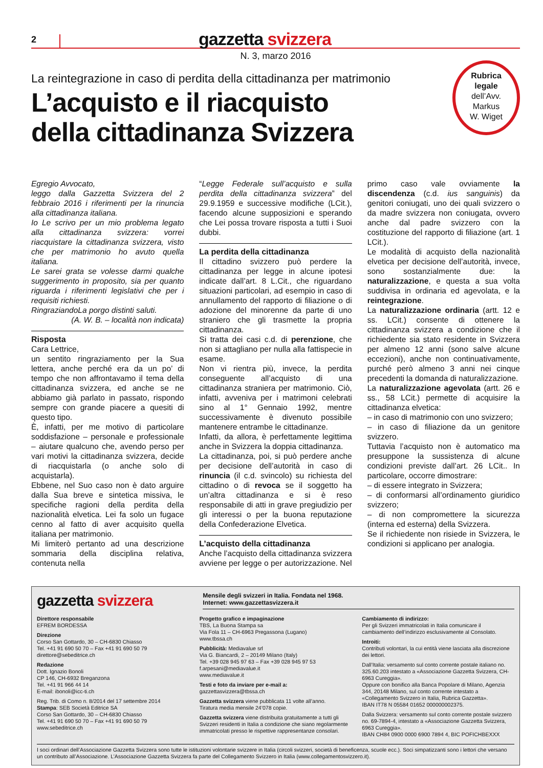2
gazzetta svizzera
N. 3, marzo 2016
La reintegrazione in caso di perdita della cittadinanza per matrimonio
L’acquisto e il riacquisto
della cittadinanza Svizzera
Rubrica
legale
dell’Avv.
Markus
W. Wiget
Egregio Avvocato,
leggo dalla Gazzetta Svizzera del 2 febbraio 2016 i riferimenti per la rinuncia alla cittadinanza italiana.
Io Le scrivo per un mio problema legato alla cittadinanza svizzera: vorrei riacquistare la cittadinanza svizzera, visto che per matrimonio ho avuto quella italiana.
Le sarei grata se volesse darmi qualche suggerimento in proposito, sia per quanto riguarda i riferimenti legislativi che per i requisiti richiesti.
RingraziandoLa porgo distinti saluti.
(A. W. B. – località non indicata)
Risposta
Cara Lettrice,
un sentito ringraziamento per la Sua lettera, anche perché era da un po’ di tempo che non affrontavamo il tema della cittadinanza svizzera, ed anche se ne abbiamo già parlato in passato, rispondo sempre con grande piacere a quesiti di questo tipo.
È, infatti, per me motivo di particolare soddisfazione – personale e professionale – aiutare qualcuno che, avendo perso per vari motivi la cittadinanza svizzera, decide di riacquistarla (o anche solo di acquistarla).
Ebbene, nel Suo caso non è dato arguire dalla Sua breve e sintetica missiva, le specifiche ragioni della perdita della nazionalità elvetica. Lei fa solo un fugace cenno al fatto di aver acquisito quella italiana per matrimonio.
Mi limiterò pertanto ad una descrizione sommaria della disciplina relativa, contenuta nella
“Legge Federale sull’acquisto e sulla perdita della cittadinanza svizzera” del 29.9.1959 e successive modifiche (LCit.), facendo alcune supposizioni e sperando che Lei possa trovare risposta a tutti i Suoi dubbi.
La perdita della cittadinanza
Il cittadino svizzero può perdere la cittadinanza per legge in alcune ipotesi indicate dall’art. 8 L.Cit., che riguardano situazioni particolari, ad esempio in caso di annullamento del rapporto di filiazione o di adozione del minorenne da parte di uno straniero che gli trasmette la propria cittadinanza.
Si tratta dei casi c.d. di perenzione, che non si attagliano per nulla alla fattispecie in esame.
Non vi rientra più, invece, la perdita conseguente all’acquisto di una cittadinanza straniera per matrimonio. Ciò, infatti, avveniva per i matrimoni celebrati sino al 1° Gennaio 1992, mentre successivamente è divenuto possibile mantenere entrambe le cittadinanze.
Infatti, da allora, è perfettamente legittima anche in Svizzera la doppia cittadinanza.
La cittadinanza, poi, si può perdere anche per decisione dell’autorità in caso di rinuncia (il c.d. svincolo) su richiesta del cittadino o di revoca se il soggetto ha un’altra cittadinanza e si è reso responsabile di atti in grave pregiudizio per gli interessi o per la buona reputazione della Confederazione Elvetica.
L’acquisto della cittadinanza
Anche l’acquisto della cittadinanza svizzera avviene per legge o per autorizzazione. Nel
primo caso vale ovviamente la discendenza (c.d. ius sanguinis) da genitori coniugati, uno dei quali svizzero o da madre svizzera non coniugata, ovvero anche dal padre svizzero con la costituzione del rapporto di filiazione (art. 1 LCit.).
Le modalità di acquisto della nazionalità elvetica per decisione dell’autorità, invece, sono sostanzialmente due: la naturalizzazione, e questa a sua volta suddivisa in ordinaria ed agevolata, e la reintegrazione.
La naturalizzazione ordinaria (artt. 12 e ss. LCit.) consente di ottenere la cittadinanza svizzera a condizione che il richiedente sia stato residente in Svizzera per almeno 12 anni (sono salve alcune eccezioni), anche non continuativamente, purché però almeno 3 anni nei cinque precedenti la domanda di naturalizzazione.
La naturalizzazione agevolata (artt. 26 e ss., 58 LCit.) permette di acquisire la cittadinanza elvetica:
– in caso di matrimonio con uno svizzero;
– in caso di filiazione da un genitore svizzero.
Tuttavia l’acquisto non è automatico ma presuppone la sussistenza di alcune condizioni previste dall’art. 26 LCit.. In particolare, occorre dimostrare:
– di essere integrato in Svizzera;
– di conformarsi all’ordinamento giuridico svizzero;
– di non compromettere la sicurezza (interna ed esterna) della Svizzera.
Se il richiedente non risiede in Svizzera, le condizioni si applicano per analogia.
gazzetta svizzera
Mensile degli svizzeri in Italia. Fondata nel 1968.
Internet: www.gazzettasvizzera.it
Direttore responsabile
EFREM BORDESSA
Direzione
Corso San Gottardo, 30 – CH-6830 Chiasso
Tel. +41 91 690 50 70 – Fax +41 91 690 50 79
direttore@sebeditrice.ch
Redazione
Dott. Ignazio Bonoli
CP 146, CH-6932 Breganzona
Tel. +41 91 966 44 14
E-mail: ibonoli@icc-ti.ch
Reg. Trib. di Como n. 8/2014 del 17 settembre 2014
Stampa: SEB Società Editrice SA
Corso San Gottardo, 30 – CH-6830 Chiasso
Tel. +41 91 690 50 70 – Fax +41 91 690 50 79
www.sebeditrice.ch
Progetto grafico e impaginazione
TBS, La Buona Stampa sa
Via Fola 11 – CH-6963 Pregassona (Lugano)
www.tbssa.ch
Pubblicità: Mediavalue srl
Via G. Biancardi, 2 – 20149 Milano (Italy)
Tel. +39 028 945 97 63 – Fax +39 028 945 97 53
f.arpesani@mediavalue.it
www.mediavalue.it
Testi e foto da inviare per e-mail a:
gazzettasvizzera@tbssa.ch
Gazzetta svizzera viene pubblicata 11 volte all’anno.
Tiratura media mensile 24’078 copie.
Gazzetta svizzera viene distribuita gratuitamente a tutti gli Svizzeri residenti in Italia a condizione che siano regolarmente immatricolati presso le rispettive rappresentanze consolari.
Cambiamento di indirizzo:
Per gli Svizzeri immatricolati in Italia comunicare il cambiamento dell’indirizzo esclusivamente al Consolato.
Introiti:
Contributi volontari, la cui entità viene lasciata alla discrezione dei lettori.
Dall’Italia: versamento sul conto corrente postale italiano no. 325.60.203 intestato a «Associazione Gazzetta Svizzera, CH-6963 Cureggia».
Oppure con bonifico alla Banca Popolare di Milano, Agenzia 344, 20148 Milano, sul conto corrente intestato a «Collegamento Svizzero in Italia, Rubrica Gazzetta».
IBAN IT78 N 05584 01652 000000002375.
Dalla Svizzera: versamento sul conto corrente postale svizzero no. 69-7894-4, intestato a «Associazione Gazzetta Svizzera, 6963 Cureggia».
IBAN CH84 0900 0000 6900 7894 4, BIC POFICHBEXXX
I soci ordinari dell’Associazione Gazzetta Svizzera sono tutte le istituzioni volontarie svizzere in Italia (circoli svizzeri, società di beneficenza, scuole ecc.). Soci simpatizzanti sono i lettori che versano un contributo all’Associazione. L’Associazione Gazzetta Svizzera fa parte del Collegamento Svizzero in Italia (www.collegamentosvizzero.it).